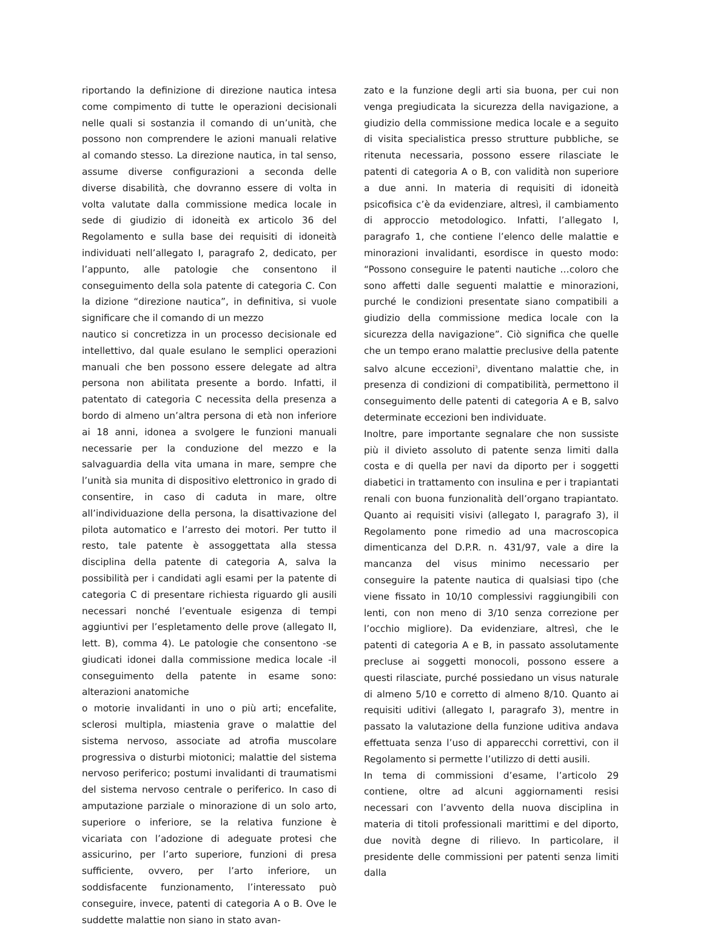riportando la definizione di direzione nautica intesa come compimento di tutte le operazioni decisionali nelle quali si sostanzia il comando di un’unità, che possono non comprendere le azioni manuali relative al comando stesso. La direzione nautica, in tal senso, assume diverse configurazioni a seconda delle diverse disabilità, che dovranno essere di volta in volta valutate dalla commissione medica locale in sede di giudizio di idoneità ex articolo 36 del Regolamento e sulla base dei requisiti di idoneità individuati nell’allegato I, paragrafo 2, dedicato, per l’appunto, alle patologie che consentono il conseguimento della sola patente di categoria C. Con la dizione “direzione nautica”, in definitiva, si vuole significare che il comando di un mezzo
nautico si concretizza in un processo decisionale ed intellettivo, dal quale esulano le semplici operazioni manuali che ben possono essere delegate ad altra persona non abilitata presente a bordo. Infatti, il patentato di categoria C necessita della presenza a bordo di almeno un’altra persona di età non inferiore ai 18 anni, idonea a svolgere le funzioni manuali necessarie per la conduzione del mezzo e la salvaguardia della vita umana in mare, sempre che l’unità sia munita di dispositivo elettronico in grado di consentire, in caso di caduta in mare, oltre all’individuazione della persona, la disattivazione del pilota automatico e l’arresto dei motori. Per tutto il resto, tale patente è assoggettata alla stessa disciplina della patente di categoria A, salva la possibilità per i candidati agli esami per la patente di categoria C di presentare richiesta riguardo gli ausili necessari nonché l’eventuale esigenza di tempi aggiuntivi per l’espletamento delle prove (allegato II, lett. B), comma 4). Le patologie che consentono -se giudicati idonei dalla commissione medica locale -il conseguimento della patente in esame sono: alterazioni anatomiche
o motorie invalidanti in uno o più arti; encefalite, sclerosi multipla, miastenia grave o malattie del sistema nervoso, associate ad atrofia muscolare progressiva o disturbi miotonici; malattie del sistema nervoso periferico; postumi invalidanti di traumatismi del sistema nervoso centrale o periferico. In caso di amputazione parziale o minorazione di un solo arto, superiore o inferiore, se la relativa funzione è vicariata con l’adozione di adeguate protesi che assicurino, per l’arto superiore, funzioni di presa sufficiente, ovvero, per l’arto inferiore, un soddisfacente funzionamento, l’interessato può conseguire, invece, patenti di categoria A o B. Ove le suddette malattie non siano in stato avan-
zato e la funzione degli arti sia buona, per cui non venga pregiudicata la sicurezza della navigazione, a giudizio della commissione medica locale e a seguito di visita specialistica presso strutture pubbliche, se ritenuta necessaria, possono essere rilasciate le patenti di categoria A o B, con validità non superiore a due anni. In materia di requisiti di idoneità psicofisica c’è da evidenziare, altresì, il cambiamento di approccio metodologico. Infatti, l’allegato I, paragrafo 1, che contiene l’elenco delle malattie e minorazioni invalidanti, esordisce in questo modo: “Possono conseguire le patenti nautiche …coloro che sono affetti dalle seguenti malattie e minorazioni, purché le condizioni presentate siano compatibili a giudizio della commissione medica locale con la sicurezza della navigazione”. Ciò significa che quelle che un tempo erano malattie preclusive della patente salvo alcune eccezioni<sup>3</sup>, diventano malattie che, in presenza di condizioni di compatibilità, permettono il conseguimento delle patenti di categoria A e B, salvo determinate eccezioni ben individuate.
Inoltre, pare importante segnalare che non sussiste più il divieto assoluto di patente senza limiti dalla costa e di quella per navi da diporto per i soggetti diabetici in trattamento con insulina e per i trapiantati renali con buona funzionalità dell’organo trapiantato. Quanto ai requisiti visivi (allegato I, paragrafo 3), il Regolamento pone rimedio ad una macroscopica dimenticanza del D.P.R. n. 431/97, vale a dire la mancanza del visus minimo necessario per conseguire la patente nautica di qualsiasi tipo (che viene fissato in 10/10 complessivi raggiungibili con lenti, con non meno di 3/10 senza correzione per l’occhio migliore). Da evidenziare, altresì, che le patenti di categoria A e B, in passato assolutamente precluse ai soggetti monocoli, possono essere a questi rilasciate, purché possiedano un visus naturale di almeno 5/10 e corretto di almeno 8/10. Quanto ai requisiti uditivi (allegato I, paragrafo 3), mentre in passato la valutazione della funzione uditiva andava effettuata senza l’uso di apparecchi correttivi, con il Regolamento si permette l’utilizzo di detti ausili.
In tema di commissioni d’esame, l’articolo 29 contiene, oltre ad alcuni aggiornamenti resisi necessari con l’avvento della nuova disciplina in materia di titoli professionali marittimi e del diporto, due novità degne di rilievo. In particolare, il presidente delle commissioni per patenti senza limiti dalla